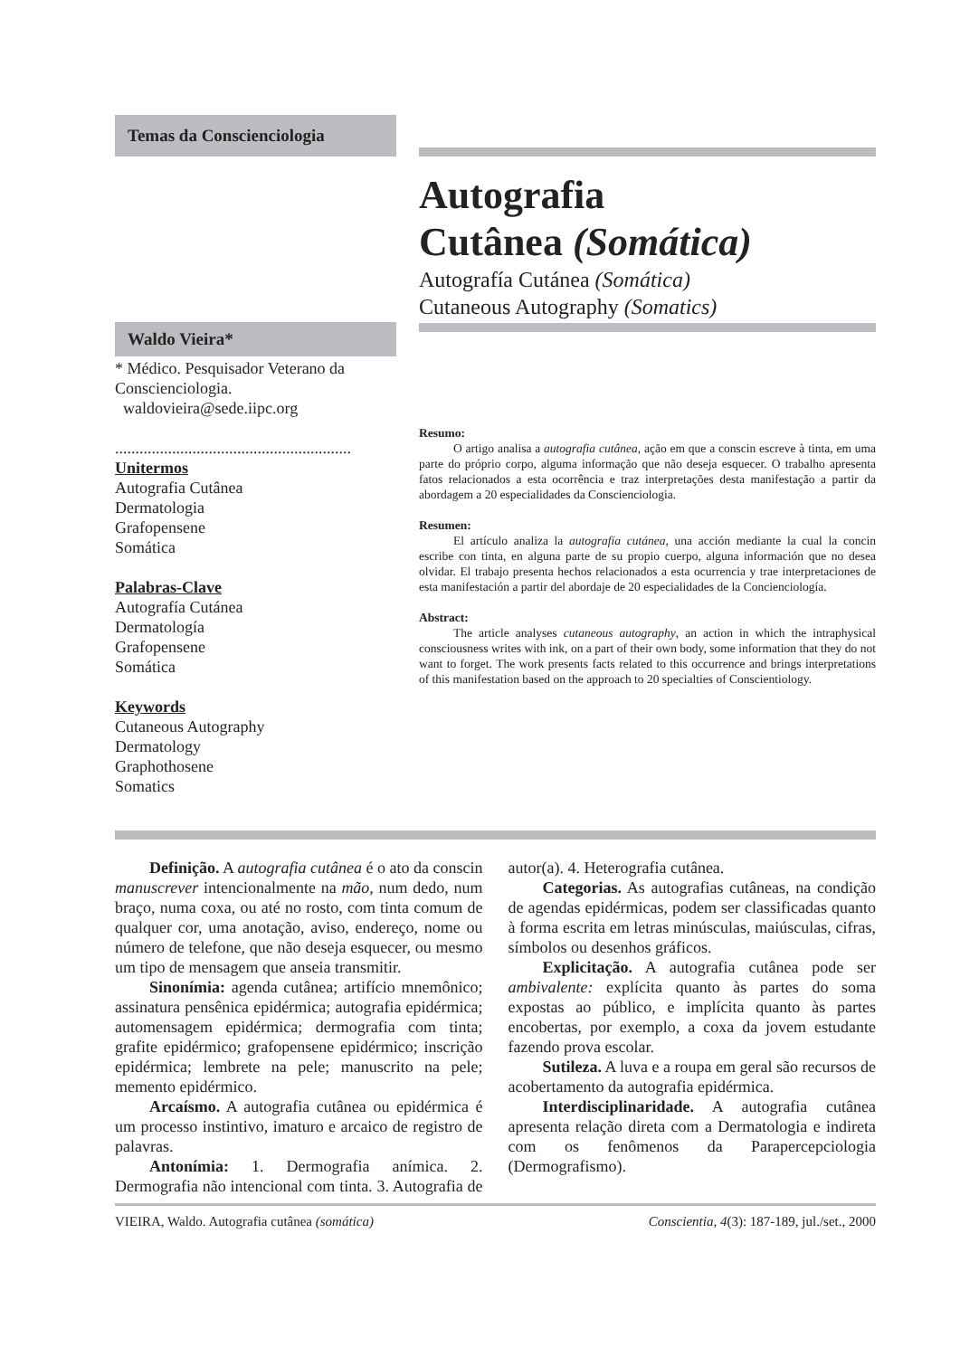Temas da Conscienciologia
Autografia
Cutânea (Somática)
Autografía Cutánea (Somática)
Cutaneous Autography (Somatics)
Waldo Vieira*
* Médico. Pesquisador Veterano da Conscienciologia.
waldovieira@sede.iipc.org
..........................................................
Unitermos
Autografia Cutânea
Dermatologia
Grafopensene
Somática
Palabras-Clave
Autografía Cutánea
Dermatología
Grafopensene
Somática
Keywords
Cutaneous Autography
Dermatology
Graphothosene
Somatics
Resumo:
O artigo analisa a autografia cutânea, ação em que a conscin escreve à tinta, em uma parte do próprio corpo, alguma informação que não deseja esquecer. O trabalho apresenta fatos relacionados a esta ocorrência e traz interpretações desta manifestação a partir da abordagem a 20 especialidades da Conscienciologia.
Resumen:
El artículo analiza la autografía cutánea, una acción mediante la cual la concin escribe con tinta, en alguna parte de su propio cuerpo, alguna información que no desea olvidar. El trabajo presenta hechos relacionados a esta ocurrencia y trae interpretaciones de esta manifestación a partir del abordaje de 20 especialidades de la Concienciología.
Abstract:
The article analyses cutaneous autography, an action in which the intraphysical consciousness writes with ink, on a part of their own body, some information that they do not want to forget. The work presents facts related to this occurrence and brings interpretations of this manifestation based on the approach to 20 specialties of Conscientiology.
Definição. A autografia cutânea é o ato da conscin manuscrever intencionalmente na mão, num dedo, num braço, numa coxa, ou até no rosto, com tinta comum de qualquer cor, uma anotação, aviso, endereço, nome ou número de telefone, que não deseja esquecer, ou mesmo um tipo de mensagem que anseia transmitir.
Sinonímia: agenda cutânea; artifício mnemônico; assinatura pensênica epidérmica; autografia epidérmica; automensagem epidérmica; dermografia com tinta; grafite epidérmico; grafopensene epidérmico; inscrição epidérmica; lembrete na pele; manuscrito na pele; memento epidérmico.
Arcaísmo. A autografia cutânea ou epidérmica é um processo instintivo, imaturo e arcaico de registro de palavras.
Antonímia: 1. Dermografia anímica. 2. Dermografia não intencional com tinta. 3. Autografia de autor(a). 4. Heterografia cutânea.
Categorias. As autografias cutâneas, na condição de agendas epidérmicas, podem ser classificadas quanto à forma escrita em letras minúsculas, maiúsculas, cifras, símbolos ou desenhos gráficos.
Explicitação. A autografia cutânea pode ser ambivalente: explícita quanto às partes do soma expostas ao público, e implícita quanto às partes encobertas, por exemplo, a coxa da jovem estudante fazendo prova escolar.
Sutileza. A luva e a roupa em geral são recursos de acobertamento da autografia epidérmica.
Interdisciplinaridade. A autografia cutânea apresenta relação direta com a Dermatologia e indireta com os fenômenos da Parapercepciologia (Dermografismo).
VIEIRA, Waldo. Autografia cutânea (somática) Conscientia, 4(3): 187-189, jul./set., 2000